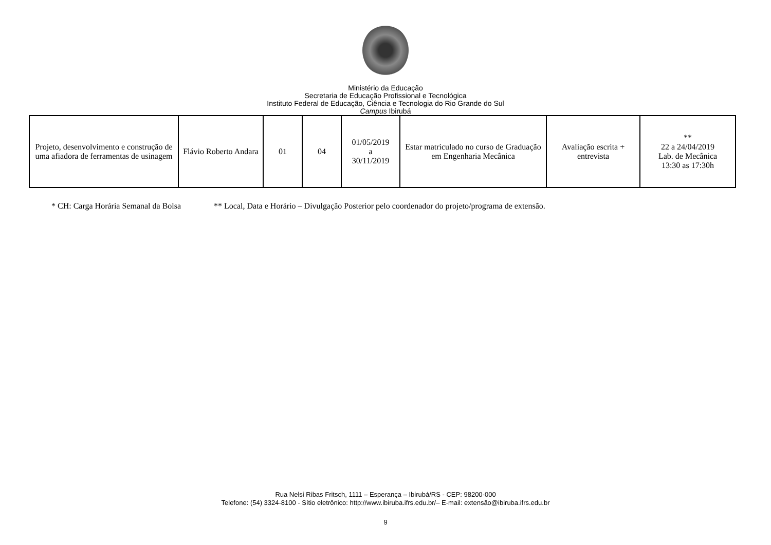Ministério da Educação
Secretaria de Educação Profissional e Tecnológica
Instituto Federal de Educação, Ciência e Tecnologia do Rio Grande do Sul
Campus Ibirubá
| Projeto, desenvolvimento e construção de uma afiadora de ferramentas de usinagem | Flávio Roberto Andara | 01 | 04 | 01/05/2019 a 30/11/2019 | Estar matriculado no curso de Graduação em Engenharia Mecânica | Avaliação escrita + entrevista | ** 22 a 24/04/2019 Lab. de Mecânica 13:30 as 17:30h |
* CH: Carga Horária Semanal da Bolsa ** Local, Data e Horário – Divulgação Posterior pelo coordenador do projeto/programa de extensão.
Rua Nelsi Ribas Fritsch, 1111 – Esperança – Ibirubá/RS - CEP: 98200-000
Telefone: (54) 3324-8100 - Sítio eletrônico: http://www.ibiruba.ifrs.edu.br/– E-mail: extensão@ibiruba.ifrs.edu.br
9